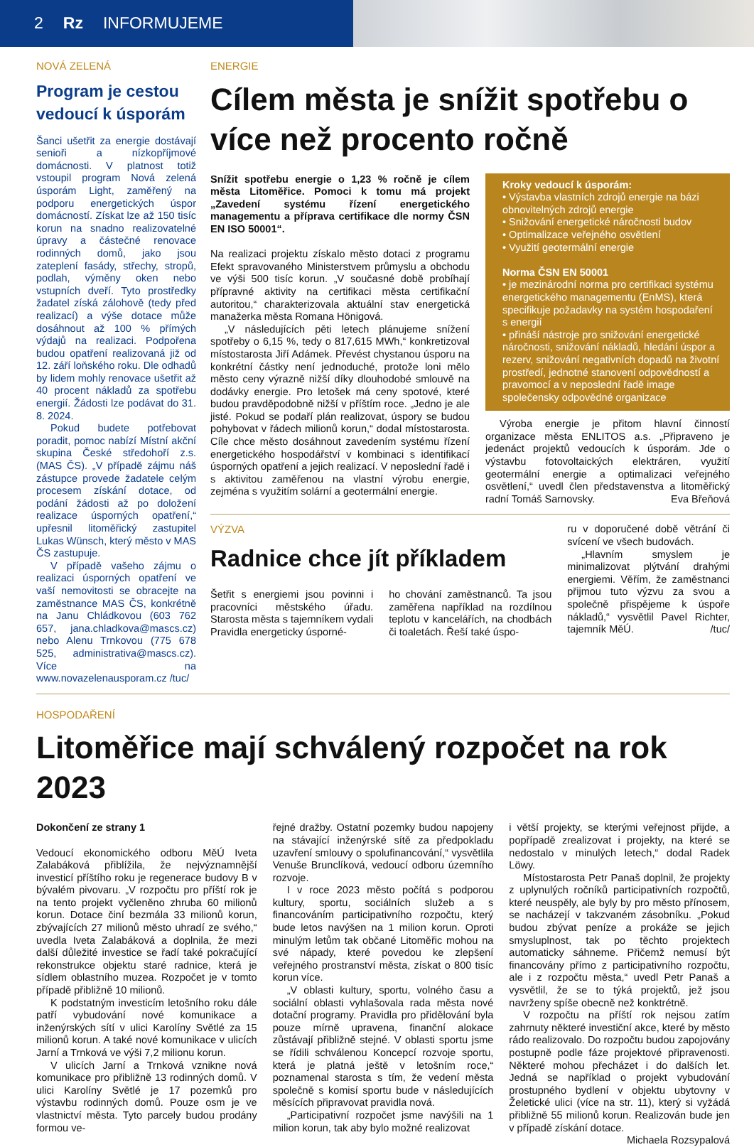2 Rz INFORMUJEME
NOVÁ ZELENÁ
Program je cestou vedoucí k úsporám
Šanci ušetřit za energie dostávají senioři a nízkopříjmové domácnosti. V platnost totiž vstoupil program Nová zelená úsporám Light, zaměřený na podporu energetických úspor domácností. Získat lze až 150 tisíc korun na snadno realizovatelné úpravy a částečné renovace rodinných domů, jako jsou zateplení fasády, střechy, stropů, podlah, výměny oken nebo vstupních dveří. Tyto prostředky žadatel získá zálohově (tedy před realizací) a výše dotace může dosáhnout až 100 % přímých výdajů na realizaci. Podpořena budou opatření realizovaná již od 12. září loňského roku. Dle odhadů by lidem mohly renovace ušetřit až 40 procent nákladů za spotřebu energií. Žádosti lze podávat do 31. 8. 2024.
Pokud budete potřebovat poradit, pomoc nabízí Místní akční skupina České středohoří z.s. (MAS ČS). „V případě zájmu náš zástupce provede žadatele celým procesem získání dotace, od podání žádosti až po doložení realizace úsporných opatření,“ upřesnil litoměřický zastupitel Lukas Wünsch, který město v MAS ČS zastupuje.
V případě vašeho zájmu o realizaci úsporných opatření ve vaší nemovitosti se obracejte na zaměstnance MAS ČS, konkrétně na Janu Chládkovou (603 762 657, jana.chladkova@mascs.cz) nebo Alenu Trnkovou (775 678 525, administrativa@mascs.cz). Více na www.novazelenausporam.cz /tuc/
ENERGIE
Cílem města je snížit spotřebu o více než procento ročně
Snížit spotřebu energie o 1,23 % ročně je cílem města Litoměřice. Pomoci k tomu má projekt „Zavedení systému řízení energetického managementu a příprava certifikace dle normy ČSN EN ISO 50001“.
Na realizaci projektu získalo město dotaci z programu Efekt spravovaného Ministerstvem průmyslu a obchodu ve výši 500 tisíc korun. „V současné době probíhají přípravné aktivity na certifikaci města certifikační autoritou,“ charakterizovala aktuální stav energetická manažerka města Romana Hönigová.
„V následujících pěti letech plánujeme snížení spotřeby o 6,15 %, tedy o 817,615 MWh,“ konkretizoval místostarosta Jiří Adámek. Převést chystanou úsporu na konkrétní částky není jednoduché, protože loni mělo město ceny výrazně nižší díky dlouhodobé smlouvě na dodávky energie. Pro letošek má ceny spotové, které budou pravděpodobně nižší v příštím roce. „Jedno je ale jisté. Pokud se podaří plán realizovat, úspory se budou pohybovat v řádech milionů korun,“ dodal místostarosta. Cíle chce město dosáhnout zavedením systému řízení energetického hospodářství v kombinaci s identifikací úsporných opatření a jejich realizací. V neposlední řadě i s aktivitou zaměřenou na vlastní výrobu energie, zejména s využitím solární a geotermální energie.
Kroky vedoucí k úsporám:
• Výstavba vlastních zdrojů energie na bázi obnovitelných zdrojů energie
• Snižování energetické náročnosti budov
• Optimalizace veřejného osvětlení
• Využití geotermální energie
Norma ČSN EN 50001
• je mezinárodní norma pro certifikaci systému energetického managementu (EnMS), která specifikuje požadavky na systém hospodaření s energií
• přináší nástroje pro snižování energetické náročnosti, snižování nákladů, hledání úspor a rezerv, snižování negativních dopadů na životní prostředí, jednotné stanovení odpovědností a pravomocí a v neposlední řadě image společensky odpovědné organizace
Výroba energie je přitom hlavní činností organizace města ENLITOS a.s. „Připraveno je jedenáct projektů vedoucích k úsporám. Jde o výstavbu fotovoltaických elektráren, využití geotermální energie a optimalizaci veřejného osvětlení,“ uvedl člen představenstva a litoměřický radní Tomáš Sarnovsky. Eva Břeňová
VÝZVA
Radnice chce jít příkladem
Šetřit s energiemi jsou povinni i pracovníci městského úřadu. Starosta města s tajemníkem vydali Pravidla energeticky úsporné-
ho chování zaměstnanců. Ta jsou zaměřena například na rozdílnou teplotu v kancelářích, na chodbách či toaletách. Řeší také úspo-
ru v doporučené době větrání či svícení ve všech budovách.
„Hlavním smyslem je minimalizovat plýtvání drahými energiemi. Věřím, že zaměstnanci přijmou tuto výzvu za svou a společně přispějeme k úspoře nákladů,“ vysvětlil Pavel Richter, tajemník MěÚ. /tuc/
HOSPODAŘENÍ
Litoměřice mají schválený rozpočet na rok 2023
Dokončení ze strany 1
Vedoucí ekonomického odboru MěÚ Iveta Zalabáková přiblížila, že nejvýznamnější investicí příštího roku je regenerace budovy B v bývalém pivovaru. „V rozpočtu pro příští rok je na tento projekt vyčleněno zhruba 60 milionů korun. Dotace činí bezmála 33 milionů korun, zbývajících 27 milionů město uhradí ze svého,“ uvedla Iveta Zalabáková a doplnila, že mezi další důležité investice se řadí také pokračující rekonstrukce objektu staré radnice, která je sídlem oblastního muzea. Rozpočet je v tomto případě přibližně 10 milionů.
K podstatným investicím letošního roku dále patří vybudování nové komunikace a inženýrských sítí v ulici Karolíny Světlé za 15 milionů korun. A také nové komunikace v ulicích Jarní a Trnková ve výši 7,2 milionu korun.
V ulicích Jarní a Trnková vznikne nová komunikace pro přibližně 13 rodinných domů. V ulici Karolíny Světlé je 17 pozemků pro výstavbu rodinných domů. Pouze osm je ve vlastnictví města. Tyto parcely budou prodány formou ve-
řejné dražby. Ostatní pozemky budou napojeny na stávající inženýrské sítě za předpokladu uzavření smlouvy o spolufinancování,“ vysvětlila Venuše Brunclíková, vedoucí odboru územního rozvoje.
I v roce 2023 město počítá s podporou kultury, sportu, sociálních služeb a s financováním participativního rozpočtu, který bude letos navýšen na 1 milion korun. Oproti minulým letům tak občané Litoměřic mohou na své nápady, které povedou ke zlepšení veřejného prostranství města, získat o 800 tisíc korun více.
„V oblasti kultury, sportu, volného času a sociální oblasti vyhlašovala rada města nové dotační programy. Pravidla pro přidělování byla pouze mírně upravena, finanční alokace zůstávají přibližně stejné. V oblasti sportu jsme se řídili schválenou Koncepcí rozvoje sportu, která je platná ještě v letošním roce,“ poznamenal starosta s tím, že vedení města společně s komisí sportu bude v následujících měsících připravovat pravidla nová.
„Participativní rozpočet jsme navýšili na 1 milion korun, tak aby bylo možné realizovat
i větší projekty, se kterými veřejnost přijde, a popřípadě zrealizovat i projekty, na které se nedostalo v minulých letech,“ dodal Radek Löwy.
Místostarosta Petr Panaš doplnil, že projekty z uplynulých ročníků participativních rozpočtů, které neuspěly, ale byly by pro město přínosem, se nacházejí v takzvaném zásobníku. „Pokud budou zbývat peníze a prokáže se jejich smysluplnost, tak po těchto projektech automaticky sáhneme. Přičemž nemusí být financovány přímo z participativního rozpočtu, ale i z rozpočtu města,“ uvedl Petr Panaš a vysvětlil, že se to týká projektů, jež jsou navrženy spíše obecně než konktrétně.
V rozpočtu na příští rok nejsou zatím zahrnuty některé investiční akce, které by město rádo realizovalo. Do rozpočtu budou zapojovány postupně podle fáze projektové připravenosti. Některé mohou přecházet i do dalších let. Jedná se například o projekt vybudování prostupného bydlení v objektu ubytovny v Želetické ulici (více na str. 11), který si vyžádá přibližně 55 milionů korun. Realizován bude jen v případě získání dotace. Michaela Rozsypalová